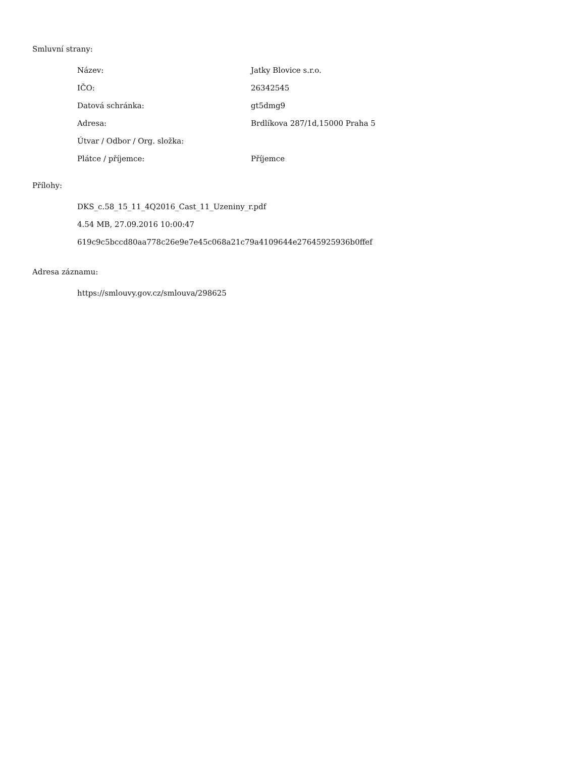Smluvní strany:
| Název: | Jatky Blovice s.r.o. |
| IČO: | 26342545 |
| Datová schránka: | gt5dmg9 |
| Adresa: | Brdlíkova 287/1d,15000 Praha 5 |
| Útvar / Odbor / Org. složka: | |
| Plátce / příjemce: | Příjemce |
Přílohy:
DKS_c.58_15_11_4Q2016_Cast_11_Uzeniny_r.pdf
4.54 MB, 27.09.2016 10:00:47
619c9c5bccd80aa778c26e9e7e45c068a21c79a4109644e27645925936b0ffef
Adresa záznamu:
https://smlouvy.gov.cz/smlouva/298625